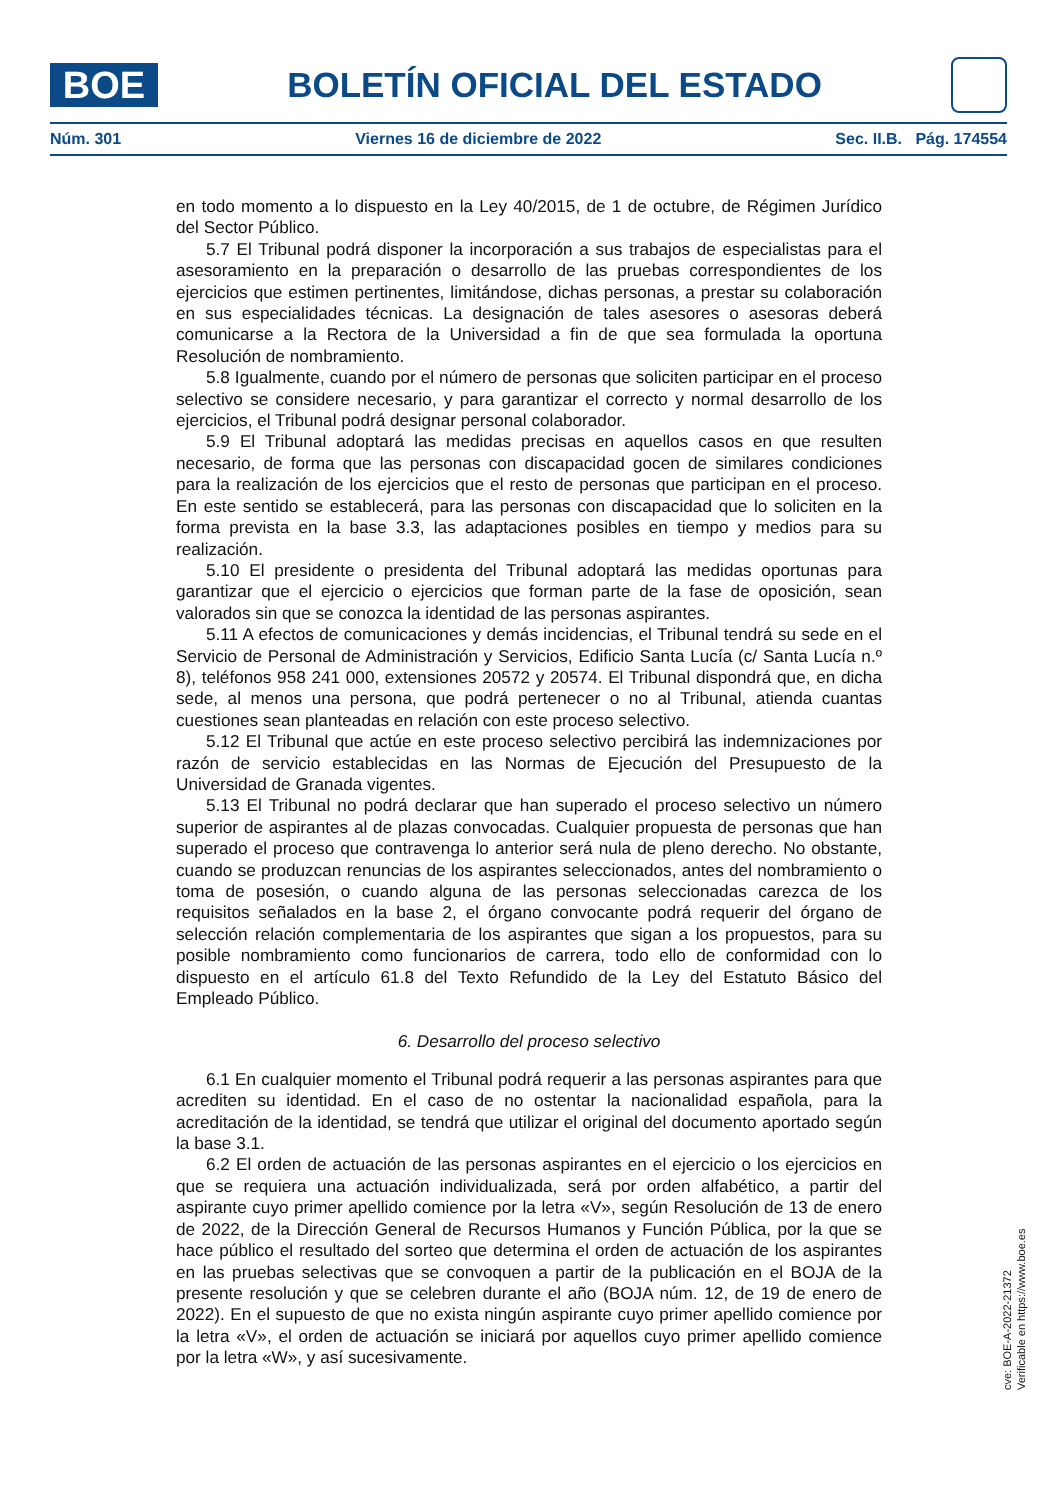BOE
BOLETÍN OFICIAL DEL ESTADO
Núm. 301 Viernes 16 de diciembre de 2022 Sec. II.B. Pág. 174554
en todo momento a lo dispuesto en la Ley 40/2015, de 1 de octubre, de Régimen Jurídico del Sector Público.
5.7 El Tribunal podrá disponer la incorporación a sus trabajos de especialistas para el asesoramiento en la preparación o desarrollo de las pruebas correspondientes de los ejercicios que estimen pertinentes, limitándose, dichas personas, a prestar su colaboración en sus especialidades técnicas. La designación de tales asesores o asesoras deberá comunicarse a la Rectora de la Universidad a fin de que sea formulada la oportuna Resolución de nombramiento.
5.8 Igualmente, cuando por el número de personas que soliciten participar en el proceso selectivo se considere necesario, y para garantizar el correcto y normal desarrollo de los ejercicios, el Tribunal podrá designar personal colaborador.
5.9 El Tribunal adoptará las medidas precisas en aquellos casos en que resulten necesario, de forma que las personas con discapacidad gocen de similares condiciones para la realización de los ejercicios que el resto de personas que participan en el proceso. En este sentido se establecerá, para las personas con discapacidad que lo soliciten en la forma prevista en la base 3.3, las adaptaciones posibles en tiempo y medios para su realización.
5.10 El presidente o presidenta del Tribunal adoptará las medidas oportunas para garantizar que el ejercicio o ejercicios que forman parte de la fase de oposición, sean valorados sin que se conozca la identidad de las personas aspirantes.
5.11 A efectos de comunicaciones y demás incidencias, el Tribunal tendrá su sede en el Servicio de Personal de Administración y Servicios, Edificio Santa Lucía (c/ Santa Lucía n.º 8), teléfonos 958 241 000, extensiones 20572 y 20574. El Tribunal dispondrá que, en dicha sede, al menos una persona, que podrá pertenecer o no al Tribunal, atienda cuantas cuestiones sean planteadas en relación con este proceso selectivo.
5.12 El Tribunal que actúe en este proceso selectivo percibirá las indemnizaciones por razón de servicio establecidas en las Normas de Ejecución del Presupuesto de la Universidad de Granada vigentes.
5.13 El Tribunal no podrá declarar que han superado el proceso selectivo un número superior de aspirantes al de plazas convocadas. Cualquier propuesta de personas que han superado el proceso que contravenga lo anterior será nula de pleno derecho. No obstante, cuando se produzcan renuncias de los aspirantes seleccionados, antes del nombramiento o toma de posesión, o cuando alguna de las personas seleccionadas carezca de los requisitos señalados en la base 2, el órgano convocante podrá requerir del órgano de selección relación complementaria de los aspirantes que sigan a los propuestos, para su posible nombramiento como funcionarios de carrera, todo ello de conformidad con lo dispuesto en el artículo 61.8 del Texto Refundido de la Ley del Estatuto Básico del Empleado Público.
6. Desarrollo del proceso selectivo
6.1 En cualquier momento el Tribunal podrá requerir a las personas aspirantes para que acrediten su identidad. En el caso de no ostentar la nacionalidad española, para la acreditación de la identidad, se tendrá que utilizar el original del documento aportado según la base 3.1.
6.2 El orden de actuación de las personas aspirantes en el ejercicio o los ejercicios en que se requiera una actuación individualizada, será por orden alfabético, a partir del aspirante cuyo primer apellido comience por la letra «V», según Resolución de 13 de enero de 2022, de la Dirección General de Recursos Humanos y Función Pública, por la que se hace público el resultado del sorteo que determina el orden de actuación de los aspirantes en las pruebas selectivas que se convoquen a partir de la publicación en el BOJA de la presente resolución y que se celebren durante el año (BOJA núm. 12, de 19 de enero de 2022). En el supuesto de que no exista ningún aspirante cuyo primer apellido comience por la letra «V», el orden de actuación se iniciará por aquellos cuyo primer apellido comience por la letra «W», y así sucesivamente.
cve: BOE-A-2022-21372
Verificable en https://www.boe.es